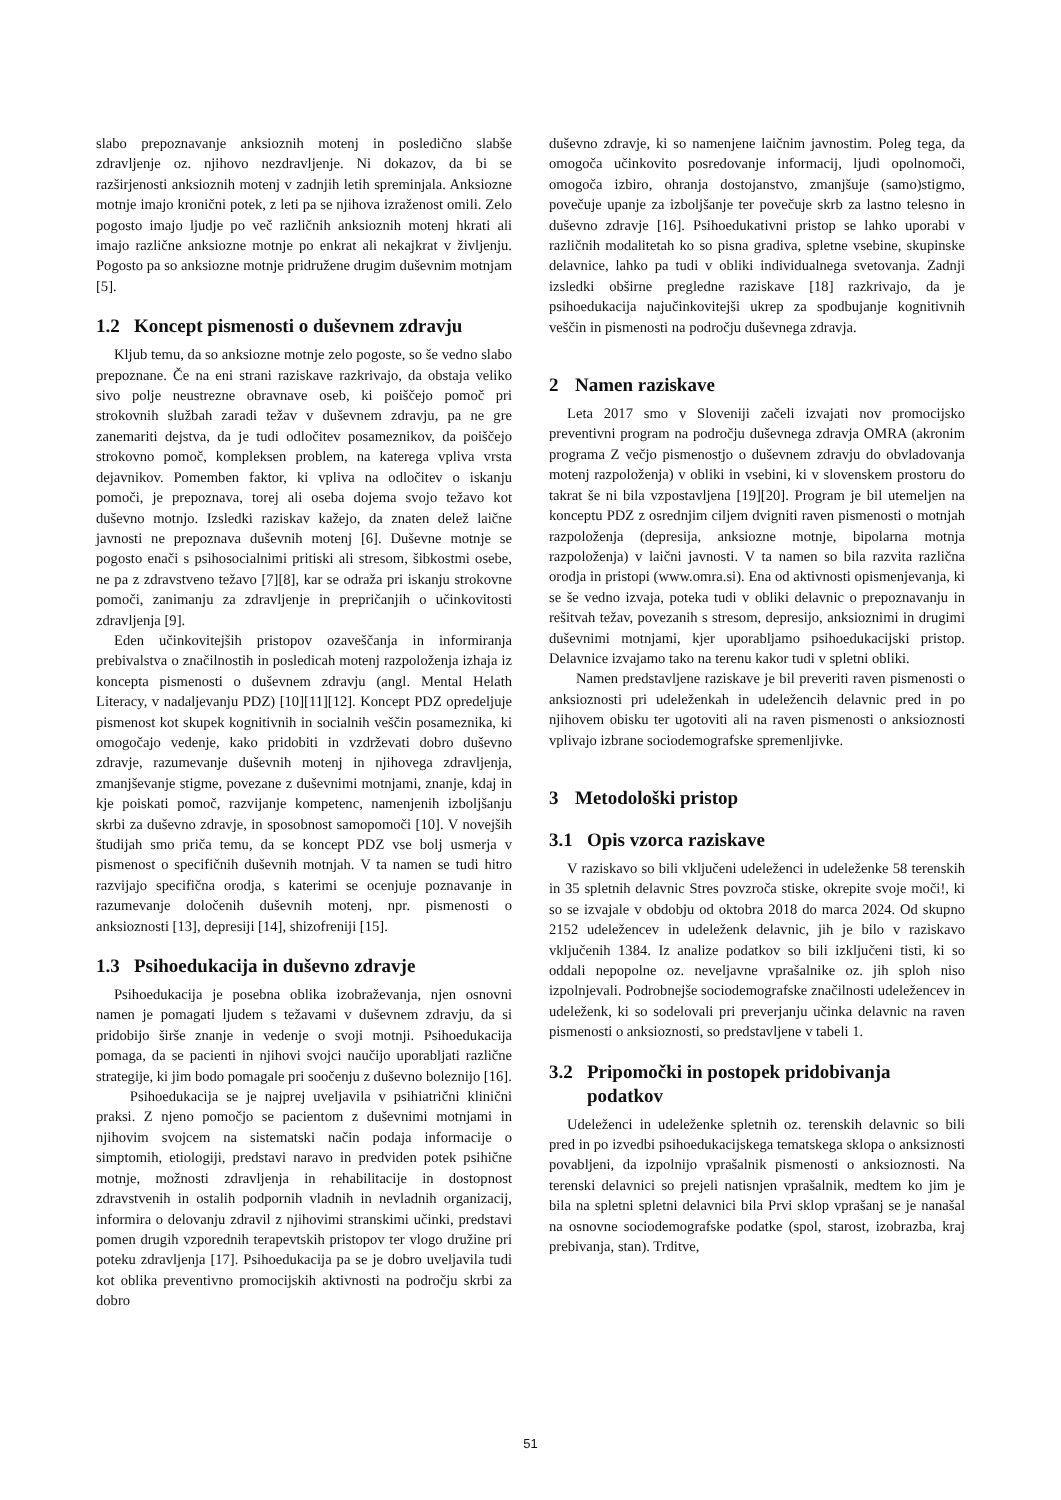slabo prepoznavanje anksioznih motenj in posledično slabše zdravljenje oz. njihovo nezdravljenje. Ni dokazov, da bi se razširjenosti anksioznih motenj v zadnjih letih spreminjala. Anksiozne motnje imajo kronični potek, z leti pa se njihova izraženost omili. Zelo pogosto imajo ljudje po več različnih anksioznih motenj hkrati ali imajo različne anksiozne motnje po enkrat ali nekajkrat v življenju. Pogosto pa so anksiozne motnje pridružene drugim duševnim motnjam [5].
1.2 Koncept pismenosti o duševnem zdravju
Kljub temu, da so anksiozne motnje zelo pogoste, so še vedno slabo prepoznane. Če na eni strani raziskave razkrivajo, da obstaja veliko sivo polje neustrezne obravnave oseb, ki poiščejo pomoč pri strokovnih službah zaradi težav v duševnem zdravju, pa ne gre zanemariti dejstva, da je tudi odločitev posameznikov, da poiščejo strokovno pomoč, kompleksen problem, na katerega vpliva vrsta dejavnikov. Pomemben faktor, ki vpliva na odločitev o iskanju pomoči, je prepoznava, torej ali oseba dojema svojo težavo kot duševno motnjo. Izsledki raziskav kažejo, da znaten delež laične javnosti ne prepoznava duševnih motenj [6]. Duševne motnje se pogosto enači s psihosocialnimi pritiski ali stresom, šibkostmi osebe, ne pa z zdravstveno težavo [7][8], kar se odraža pri iskanju strokovne pomoči, zanimanju za zdravljenje in prepričanjih o učinkovitosti zdravljenja [9].
Eden učinkovitejših pristopov ozaveščanja in informiranja prebivalstva o značilnostih in posledicah motenj razpoloženja izhaja iz koncepta pismenosti o duševnem zdravju (angl. Mental Helath Literacy, v nadaljevanju PDZ) [10][11][12]. Koncept PDZ opredeljuje pismenost kot skupek kognitivnih in socialnih veščin posameznika, ki omogočajo vedenje, kako pridobiti in vzdrževati dobro duševno zdravje, razumevanje duševnih motenj in njihovega zdravljenja, zmanjševanje stigme, povezane z duševnimi motnjami, znanje, kdaj in kje poiskati pomoč, razvijanje kompetenc, namenjenih izboljšanju skrbi za duševno zdravje, in sposobnost samopomoči [10]. V novejših študijah smo priča temu, da se koncept PDZ vse bolj usmerja v pismenost o specifičnih duševnih motnjah. V ta namen se tudi hitro razvijajo specifična orodja, s katerimi se ocenjuje poznavanje in razumevanje določenih duševnih motenj, npr. pismenosti o anksioznosti [13], depresiji [14], shizofreniji [15].
1.3 Psihoedukacija in duševno zdravje
Psihoedukacija je posebna oblika izobraževanja, njen osnovni namen je pomagati ljudem s težavami v duševnem zdravju, da si pridobijo širše znanje in vedenje o svoji motnji. Psihoedukacija pomaga, da se pacienti in njihovi svojci naučijo uporabljati različne strategije, ki jim bodo pomagale pri soočenju z duševno boleznijo [16].
Psihoedukacija se je najprej uveljavila v psihiatrični klinični praksi. Z njeno pomočjo se pacientom z duševnimi motnjami in njihovim svojcem na sistematski način podaja informacije o simptomih, etiologiji, predstavi naravo in predviden potek psihične motnje, možnosti zdravljenja in rehabilitacije in dostopnost zdravstvenih in ostalih podpornih vladnih in nevladnih organizacij, informira o delovanju zdravil z njihovimi stranskimi učinki, predstavi pomen drugih vzporednih terapevtskih pristopov ter vlogo družine pri poteku zdravljenja [17]. Psihoedukacija pa se je dobro uveljavila tudi kot oblika preventivno promocijskih aktivnosti na področju skrbi za dobro
duševno zdravje, ki so namenjene laičnim javnostim. Poleg tega, da omogoča učinkovito posredovanje informacij, ljudi opolnomoči, omogoča izbiro, ohranja dostojanstvo, zmanjšuje (samo)stigmo, povečuje upanje za izboljšanje ter povečuje skrb za lastno telesno in duševno zdravje [16]. Psihoedukativni pristop se lahko uporabi v različnih modalitetah ko so pisna gradiva, spletne vsebine, skupinske delavnice, lahko pa tudi v obliki individualnega svetovanja. Zadnji izsledki obširne pregledne raziskave [18] razkrivajo, da je psihoedukacija najučinkovitejši ukrep za spodbujanje kognitivnih veščin in pismenosti na področju duševnega zdravja.
2 Namen raziskave
Leta 2017 smo v Sloveniji začeli izvajati nov promocijsko preventivni program na področju duševnega zdravja OMRA (akronim programa Z večjo pismenostjo o duševnem zdravju do obvladovanja motenj razpoloženja) v obliki in vsebini, ki v slovenskem prostoru do takrat še ni bila vzpostavljena [19][20]. Program je bil utemeljen na konceptu PDZ z osrednjim ciljem dvigniti raven pismenosti o motnjah razpoloženja (depresija, anksiozne motnje, bipolarna motnja razpoloženja) v laični javnosti. V ta namen so bila razvita različna orodja in pristopi (www.omra.si). Ena od aktivnosti opismenjevanja, ki se še vedno izvaja, poteka tudi v obliki delavnic o prepoznavanju in rešitvah težav, povezanih s stresom, depresijo, anksioznimi in drugimi duševnimi motnjami, kjer uporabljamo psihoedukacijski pristop. Delavnice izvajamo tako na terenu kakor tudi v spletni obliki.
Namen predstavljene raziskave je bil preveriti raven pismenosti o anksioznosti pri udeleženkah in udeležencih delavnic pred in po njihovem obisku ter ugotoviti ali na raven pismenosti o anksioznosti vplivajo izbrane sociodemografske spremenljivke.
3 Metodološki pristop
3.1 Opis vzorca raziskave
V raziskavo so bili vključeni udeleženci in udeleženke 58 terenskih in 35 spletnih delavnic Stres povzroča stiske, okrepite svoje moči!, ki so se izvajale v obdobju od oktobra 2018 do marca 2024. Od skupno 2152 udeležencev in udeleženk delavnic, jih je bilo v raziskavo vključenih 1384. Iz analize podatkov so bili izključeni tisti, ki so oddali nepopolne oz. neveljavne vprašalnike oz. jih sploh niso izpolnjevali. Podrobnejše sociodemografske značilnosti udeležencev in udeleženk, ki so sodelovali pri preverjanju učinka delavnic na raven pismenosti o anksioznosti, so predstavljene v tabeli 1.
3.2 Pripomočki in postopek pridobivanja
podatkov
Udeleženci in udeleženke spletnih oz. terenskih delavnic so bili pred in po izvedbi psihoedukacijskega tematskega sklopa o anksiznosti povabljeni, da izpolnijo vprašalnik pismenosti o anksioznosti. Na terenski delavnici so prejeli natisnjen vprašalnik, medtem ko jim je bila na spletni spletni delavnici bila Prvi sklop vprašanj se je nanašal na osnovne sociodemografske podatke (spol, starost, izobrazba, kraj prebivanja, stan). Trditve,
51